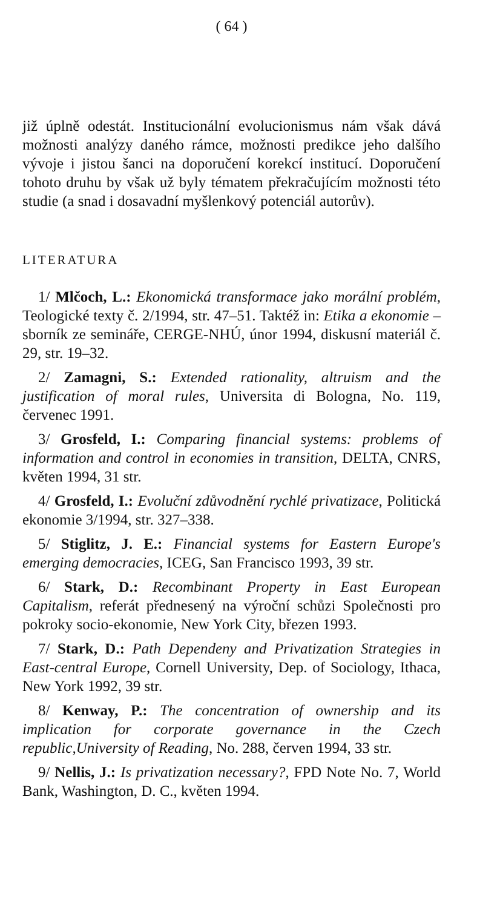( 64 )
již úplně odestát. Institucionální evolucionismus nám však dává možnosti analýzy daného rámce, možnosti predikce jeho dalšího vývoje i jistou šanci na doporučení korekcí institucí. Doporučení tohoto druhu by však už byly tématem překračujícím možnosti této studie (a snad i dosavadní myšlenkový potenciál autorův).
LITERATURA
1/ Mlčoch, L.: Ekonomická transformace jako morální problém, Teologické texty č. 2/1994, str. 47–51. Taktéž in: Etika a ekonomie – sborník ze semináře, CERGE-NHÚ, únor 1994, diskusní materiál č. 29, str. 19–32.
2/ Zamagni, S.: Extended rationality, altruism and the justification of moral rules, Universita di Bologna, No. 119, červenec 1991.
3/ Grosfeld, I.: Comparing financial systems: problems of information and control in economies in transition, DELTA, CNRS, květen 1994, 31 str.
4/ Grosfeld, I.: Evoluční zdůvodnění rychlé privatizace, Politická ekonomie 3/1994, str. 327–338.
5/ Stiglitz, J. E.: Financial systems for Eastern Europe's emerging democracies, ICEG, San Francisco 1993, 39 str.
6/ Stark, D.: Recombinant Property in East European Capitalism, referát přednesený na výroční schůzi Společnosti pro pokroky socio-ekonomie, New York City, březen 1993.
7/ Stark, D.: Path Dependeny and Privatization Strategies in East-central Europe, Cornell University, Dep. of Sociology, Ithaca, New York 1992, 39 str.
8/ Kenway, P.: The concentration of ownership and its implication for corporate governance in the Czech republic,University of Reading, No. 288, červen 1994, 33 str.
9/ Nellis, J.: Is privatization necessary?, FPD Note No. 7, World Bank, Washington, D. C., květen 1994.